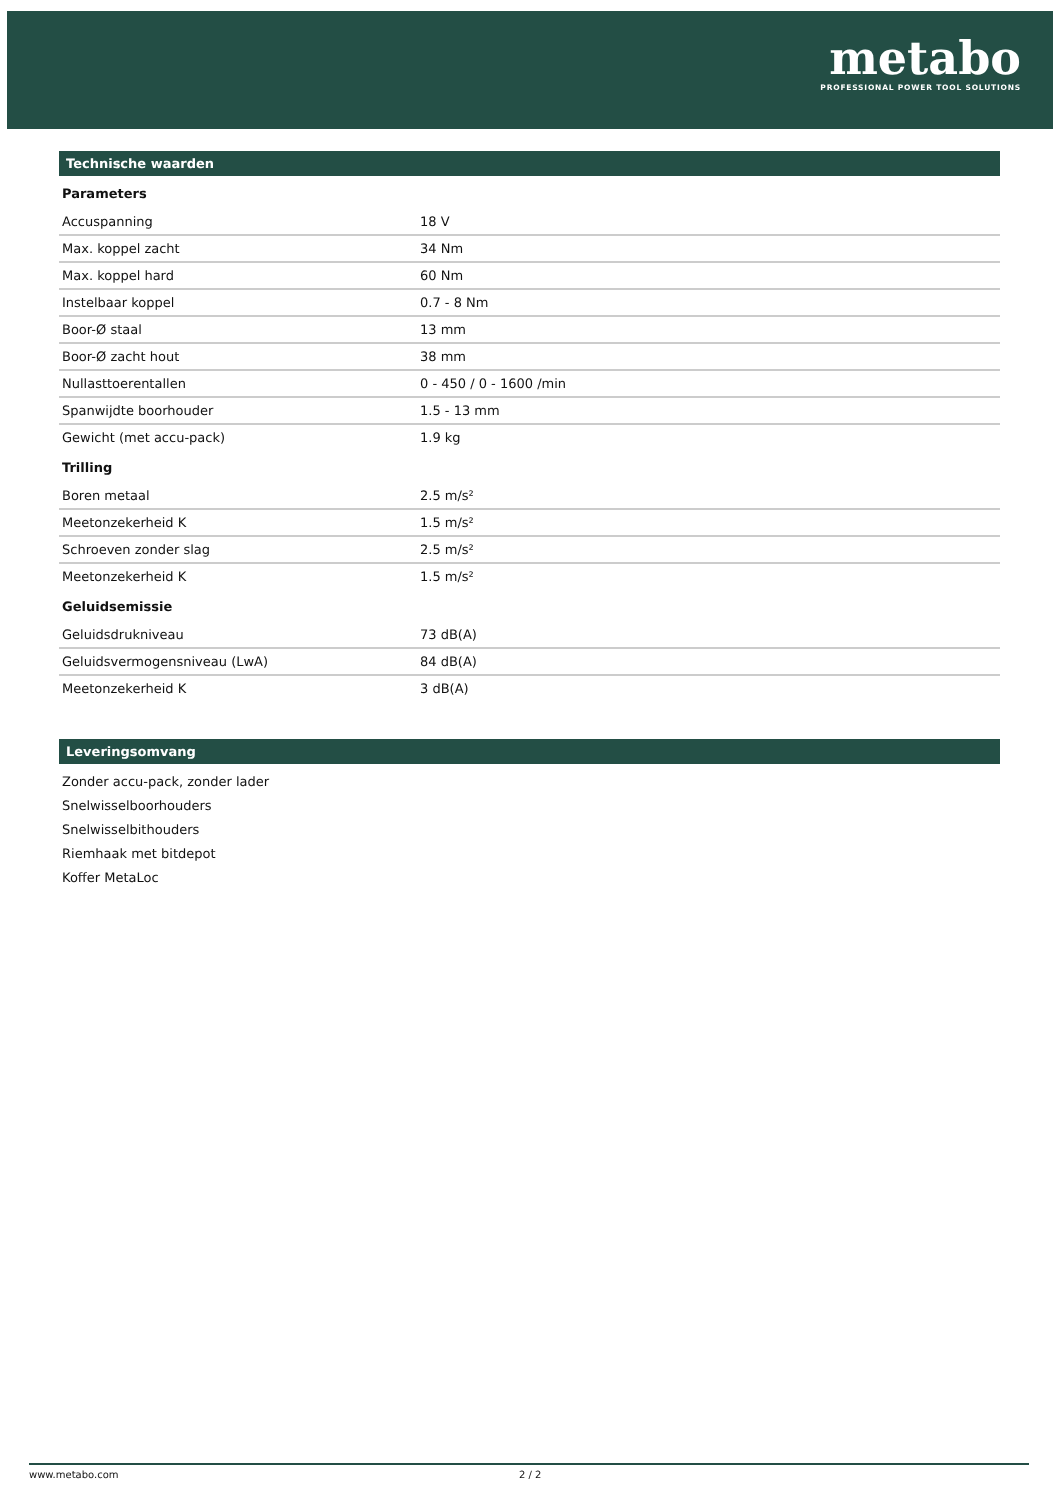metabo
PROFESSIONAL POWER TOOL SOLUTIONS
Technische waarden
| Parameters | |
| --- | --- |
| Accuspanning | 18 V |
| Max. koppel zacht | 34 Nm |
| Max. koppel hard | 60 Nm |
| Instelbaar koppel | 0.7 - 8 Nm |
| Boor-Ø staal | 13 mm |
| Boor-Ø zacht hout | 38 mm |
| Nullasttoerentallen | 0 - 450 / 0 - 1600 /min |
| Spanwijdte boorhouder | 1.5 - 13 mm |
| Gewicht (met accu-pack) | 1.9 kg |
| Trilling | |
| Boren metaal | 2.5 m/s² |
| Meetonzekerheid K | 1.5 m/s² |
| Schroeven zonder slag | 2.5 m/s² |
| Meetonzekerheid K | 1.5 m/s² |
| Geluidsemissie | |
| Geluidsdrukniveau | 73 dB(A) |
| Geluidsvermogensniveau (LwA) | 84 dB(A) |
| Meetonzekerheid K | 3 dB(A) |
Leveringsomvang
Zonder accu-pack, zonder lader
Snelwisselboorhouders
Snelwisselbithouders
Riemhaak met bitdepot
Koffer MetaLoc
www.metabo.com 2 / 2